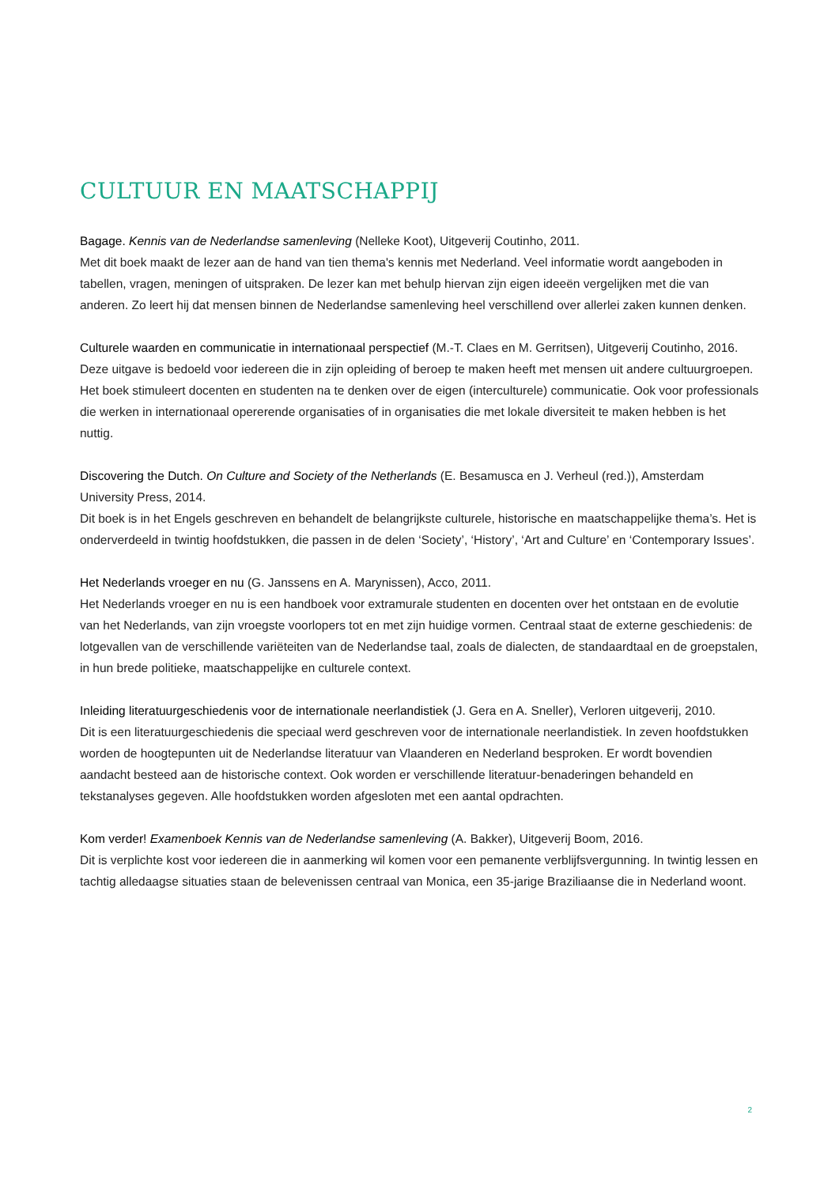CULTUUR EN MAATSCHAPPIJ
Bagage. Kennis van de Nederlandse samenleving (Nelleke Koot), Uitgeverij Coutinho, 2011.
Met dit boek maakt de lezer aan de hand van tien thema's kennis met Nederland. Veel informatie wordt aangeboden in tabellen, vragen, meningen of uitspraken. De lezer kan met behulp hiervan zijn eigen ideeën vergelijken met die van anderen. Zo leert hij dat mensen binnen de Nederlandse samenleving heel verschillend over allerlei zaken kunnen denken.
Culturele waarden en communicatie in internationaal perspectief (M.-T. Claes en M. Gerritsen), Uitgeverij Coutinho, 2016.
Deze uitgave is bedoeld voor iedereen die in zijn opleiding of beroep te maken heeft met mensen uit andere cultuurgroepen. Het boek stimuleert docenten en studenten na te denken over de eigen (interculturele) communicatie. Ook voor professionals die werken in internationaal opererende organisaties of in organisaties die met lokale diversiteit te maken hebben is het nuttig.
Discovering the Dutch. On Culture and Society of the Netherlands (E. Besamusca en J. Verheul (red.)), Amsterdam University Press, 2014.
Dit boek is in het Engels geschreven en behandelt de belangrijkste culturele, historische en maatschappelijke thema’s. Het is onderverdeeld in twintig hoofdstukken, die passen in de delen ‘Society’, ‘History’, ‘Art and Culture’ en ‘Contemporary Issues’.
Het Nederlands vroeger en nu (G. Janssens en A. Marynissen), Acco, 2011.
Het Nederlands vroeger en nu is een handboek voor extramurale studenten en docenten over het ontstaan en de evolutie van het Nederlands, van zijn vroegste voorlopers tot en met zijn huidige vormen. Centraal staat de externe geschiedenis: de lotgevallen van de verschillende variëteiten van de Nederlandse taal, zoals de dialecten, de standaardtaal en de groepstalen, in hun brede politieke, maatschappelijke en culturele context.
Inleiding literatuurgeschiedenis voor de internationale neerlandistiek (J. Gera en A. Sneller), Verloren uitgeverij, 2010.
Dit is een literatuurgeschiedenis die speciaal werd geschreven voor de internationale neerlandistiek. In zeven hoofdstukken worden de hoogtepunten uit de Nederlandse literatuur van Vlaanderen en Nederland besproken. Er wordt bovendien aandacht besteed aan de historische context. Ook worden er verschillende literatuur-benaderingen behandeld en tekstanalyses gegeven. Alle hoofdstukken worden afgesloten met een aantal opdrachten.
Kom verder! Examenboek Kennis van de Nederlandse samenleving (A. Bakker), Uitgeverij Boom, 2016.
Dit is verplichte kost voor iedereen die in aanmerking wil komen voor een pemanente verblijfsvergunning. In twintig lessen en tachtig alledaagse situaties staan de belevenissen centraal van Monica, een 35-jarige Braziliaanse die in Nederland woont.
2